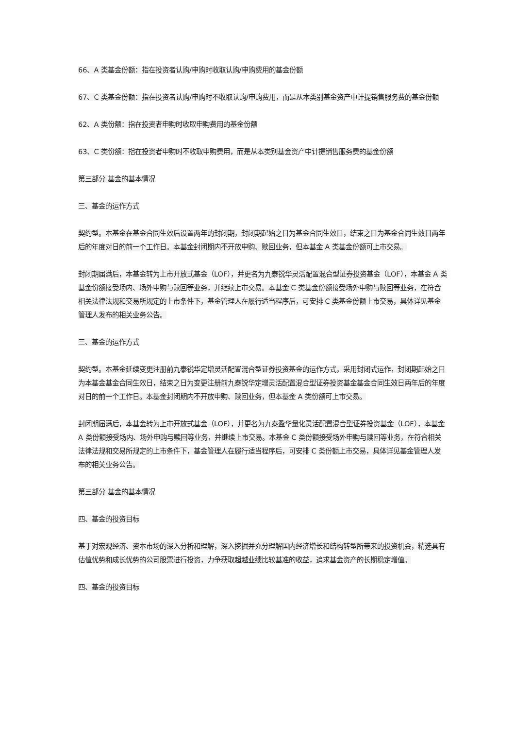66、A 类基金份额：指在投资者认购/申购时收取认购/申购费用的基金份额
67、C 类基金份额：指在投资者认购/申购时不收取认购/申购费用，而是从本类别基金资产中计提销售服务费的基金份额
62、A 类份额：指在投资者申购时收取申购费用的基金份额
63、C 类份额：指在投资者申购时不收取申购费用，而是从本类别基金资产中计提销售服务费的基金份额
第三部分 基金的基本情况
三、基金的运作方式
契约型。本基金在基金合同生效后设置两年的封闭期，封闭期起始之日为基金合同生效日，结束之日为基金合同生效日两年后的年度对日的前一个工作日。本基金封闭期内不开放申购、赎回业务，但本基金 A 类基金份额可上市交易。
封闭期届满后，本基金转为上市开放式基金（LOF），并更名为九泰锐华灵活配置混合型证券投资基金（LOF），本基金 A 类基金份额接受场内、场外申购与赎回等业务，并继续上市交易。本基金 C 类基金份额接受场外申购与赎回等业务，在符合相关法律法规和交易所规定的上市条件下，基金管理人在履行适当程序后，可安排 C 类基金份额上市交易，具体详见基金管理人发布的相关业务公告。
三、基金的运作方式
契约型。本基金延续变更注册前九泰锐华定增灵活配置混合型证券投资基金的运作方式，采用封闭式运作，封闭期起始之日为本基金基金合同生效日，结束之日为变更注册前九泰锐华定增灵活配置混合型证券投资基金基金合同生效日两年后的年度对日的前一个工作日。本基金封闭期内不开放申购、赎回业务，但本基金 A 类份额可上市交易。
封闭期届满后，本基金转为上市开放式基金（LOF），并更名为九泰盈华量化灵活配置混合型证券投资基金（LOF），本基金 A 类份额接受场内、场外申购与赎回等业务，并继续上市交易。本基金 C 类份额接受场外申购与赎回等业务，在符合相关法律法规和交易所规定的上市条件下，基金管理人在履行适当程序后，可安排 C 类份额上市交易，具体详见基金管理人发布的相关业务公告。
第三部分 基金的基本情况
四、基金的投资目标
基于对宏观经济、资本市场的深入分析和理解，深入挖掘并充分理解国内经济增长和结构转型所带来的投资机会，精选具有估值优势和成长优势的公司股票进行投资，力争获取超越业绩比较基准的收益，追求基金资产的长期稳定增值。
四、基金的投资目标